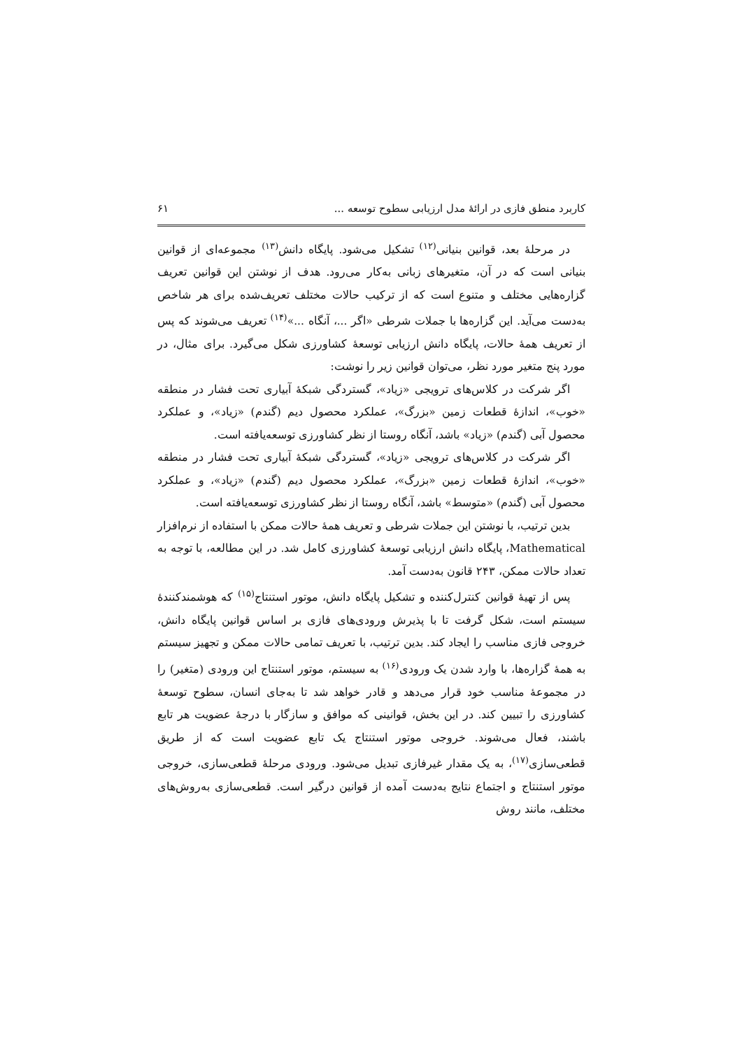کاربرد منطق فازی در ارائهٔ مدل ارزیابی سطوح توسعه ... ۶۱
در مرحلهٔ بعد، قوانین بنیانی<sup>(۱۲)</sup> تشکیل می‌شود. پایگاه دانش<sup>(۱۳)</sup> مجموعه‌ای از قوانین بنیانی است که در آن، متغیرهای زبانی به‌کار می‌رود. هدف از نوشتن این قوانین تعریف گزاره‌هایی مختلف و متنوع است که از ترکیب حالات مختلف تعریف‌شده برای هر شاخص به‌دست می‌آید. این گزاره‌ها با جملات شرطی «اگر ...، آنگاه ...»<sup>(۱۴)</sup> تعریف می‌شوند که پس از تعریف همهٔ حالات، پایگاه دانش ارزیابی توسعهٔ کشاورزی شکل می‌گیرد. برای مثال، در مورد پنج متغیر مورد نظر، می‌توان قوانین زیر را نوشت:
اگر شرکت در کلاس‌های ترویجی «زیاد»، گستردگی شبکهٔ آبیاری تحت فشار در منطقه «خوب»، اندازهٔ قطعات زمین «بزرگ»، عملکرد محصول دیم (گندم) «زیاد»، و عملکرد محصول آبی (گندم) «زیاد» باشد، آنگاه روستا از نظر کشاورزی توسعه‌یافته است.
اگر شرکت در کلاس‌های ترویجی «زیاد»، گستردگی شبکهٔ آبیاری تحت فشار در منطقه «خوب»، اندازهٔ قطعات زمین «بزرگ»، عملکرد محصول دیم (گندم) «زیاد»، و عملکرد محصول آبی (گندم) «متوسط» باشد، آنگاه روستا از نظر کشاورزی توسعه‌یافته است.
بدین ترتیب، با نوشتن این جملات شرطی و تعریف همهٔ حالات ممکن با استفاده از نرم‌افزار Mathematical، پایگاه دانش ارزیابی توسعهٔ کشاورزی کامل شد. در این مطالعه، با توجه به تعداد حالات ممکن، ۲۴۳ قانون به‌دست آمد.
پس از تهیهٔ قوانین کنترل‌کننده و تشکیل پایگاه دانش، موتور استنتاج<sup>(۱۵)</sup> که هوشمندکنندهٔ سیستم است، شکل گرفت تا با پذیرش ورودی‌های فازی بر اساس قوانین پایگاه دانش، خروجی فازی مناسب را ایجاد کند. بدین ترتیب، با تعریف تمامی حالات ممکن و تجهیز سیستم به همهٔ گزاره‌ها، با وارد شدن یک ورودی<sup>(۱۶)</sup> به سیستم، موتور استنتاج این ورودی (متغیر) را در مجموعهٔ مناسب خود قرار می‌دهد و قادر خواهد شد تا به‌جای انسان، سطوح توسعهٔ کشاورزی را تبیین کند. در این بخش، قوانینی که موافق و سازگار با درجهٔ عضویت هر تابع باشند، فعال می‌شوند. خروجی موتور استنتاج یک تابع عضویت است که از طریق قطعی‌سازی<sup>(۱۷)</sup>، به یک مقدار غیرفازی تبدیل می‌شود. ورودی مرحلهٔ قطعی‌سازی، خروجی موتور استنتاج و اجتماع نتایج به‌دست آمده از قوانین درگیر است. قطعی‌سازی به‌روش‌های مختلف، مانند روش